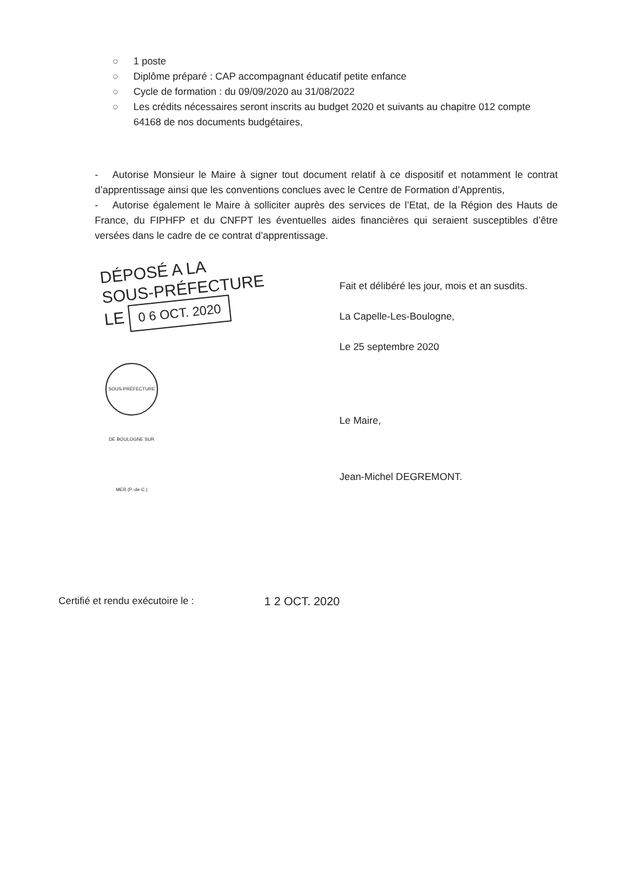○ 1 poste
○ Diplôme préparé : CAP accompagnant éducatif petite enfance
○ Cycle de formation : du 09/09/2020 au 31/08/2022
○ Les crédits nécessaires seront inscrits au budget 2020 et suivants au chapitre 012 compte 64168 de nos documents budgétaires,
- Autorise Monsieur le Maire à signer tout document relatif à ce dispositif et notamment le contrat d’apprentissage ainsi que les conventions conclues avec le Centre de Formation d’Apprentis,
- Autorise également le Maire à solliciter auprès des services de l’Etat, de la Région des Hauts de France, du FIPHFP et du CNFPT les éventuelles aides financières qui seraient susceptibles d’être versées dans le cadre de ce contrat d’apprentissage.
DÉPOSÉ A LA
SOUS-PRÉFECTURE
LE 0 6 OCT. 2020
SOUS-PRÉFECTURE DE BOULOGNE SUR MER (P.-de-C.)
Fait et délibéré les jour, mois et an susdits.
La Capelle-Les-Boulogne,
Le 25 septembre 2020
Le Maire,
Jean-Michel DEGREMONT.
Certifié et rendu exécutoire le : 1 2 OCT. 2020